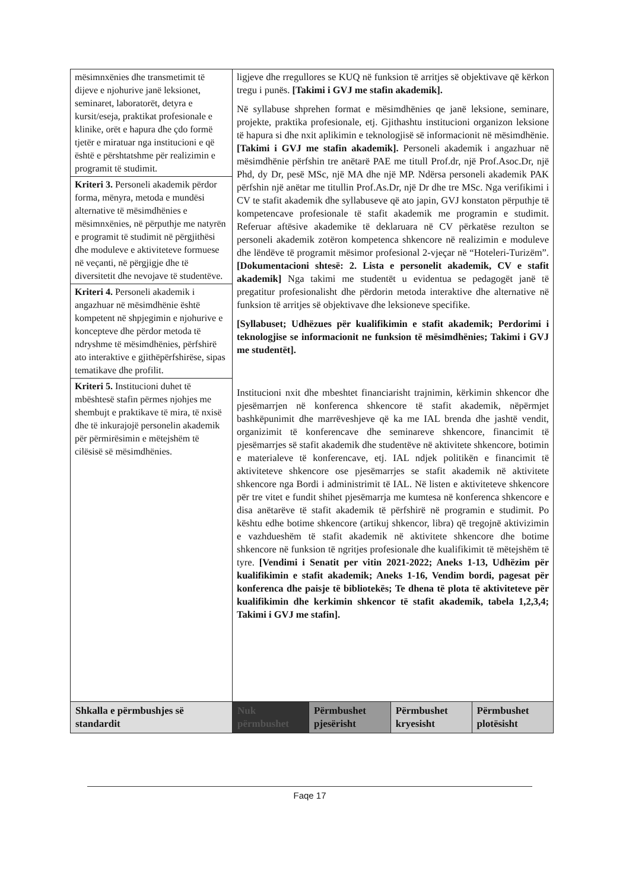| mësimnxënies dhe transmetimit të dijeve e njohurive janë leksionet, seminaret, laboratorët, detyra e kursit/eseja, praktikat profesionale e klinike, orët e hapura dhe çdo formë tjetër e miratuar nga institucioni e që është e përshtatshme për realizimin e programit të studimit. | ligjeve dhe rregullores se KUQ në funksion të arritjes së objektivave që kërkon tregu i punës. [Takimi i GVJ me stafin akademik]. Në syllabuse shprehen format e mësimdhënies qe janë leksione, seminare, projekte, praktika profesionale, etj. Gjithashtu institucioni organizon leksione të hapura si dhe nxit aplikimin e teknologjisë së informacionit në mësimdhënie. [Takimi i GVJ me stafin akademik]. Personeli akademik i angazhuar në mësimdhënie përfshin tre anëtarë PAE me titull Prof.dr, një Prof.Asoc.Dr, një Phd, dy Dr, pesë MSc, një MA dhe një MP. Ndërsa personeli akademik PAK përfshin një anëtar me titullin Prof.As.Dr, një Dr dhe tre MSc. Nga verifikimi i CV te stafit akademik dhe syllabuseve që ato japin, GVJ konstaton përputhje të kompetencave profesionale të stafit akademik me programin e studimit. Referuar aftësive akademike të deklaruara në CV përkatëse rezulton se personeli akademik zotëron kompetenca shkencore në realizimin e moduleve dhe lëndëve të programit mësimor profesional 2-vjeçar në “Hoteleri-Turizëm”. [Dokumentacioni shtesë: 2. Lista e personelit akademik, CV e stafit akademik] Nga takimi me studentët u evidentua se pedagogët janë të pregatitur profesionalisht dhe përdorin metoda interaktive dhe alternative në funksion të arritjes së objektivave dhe leksioneve specifike. [Syllabuset; Udhëzues për kualifikimin e stafit akademik; Perdorimi i teknologjise se informacionit ne funksion të mësimdhënies; Takimi i GVJ me studentët]. Institucioni nxit dhe mbeshtet financiarisht trajnimin, kërkimin shkencor dhe pjesëmarrjen në konferenca shkencore të stafit akademik, nëpërmjet bashkëpunimit dhe marrëveshjeve që ka me IAL brenda dhe jashtë vendit, organizimit të konferencave dhe seminareve shkencore, financimit të pjesëmarrjes së stafit akademik dhe studentëve në aktivitete shkencore, botimin e materialeve të konferencave, etj. IAL ndjek politikën e financimit të aktiviteteve shkencore ose pjesëmarrjes se stafit akademik në aktivitete shkencore nga Bordi i administrimit të IAL. Në listen e aktiviteteve shkencore për tre vitet e fundit shihet pjesëmarrja me kumtesa në konferenca shkencore e disa anëtarëve të stafit akademik të përfshirë në programin e studimit. Po kështu edhe botime shkencore (artikuj shkencor, libra) që tregojnë aktivizimin e vazhdueshëm të stafit akademik në aktivitete shkencore dhe botime shkencore në funksion të ngritjes profesionale dhe kualifikimit të mëtejshëm të tyre. [Vendimi i Senatit per vitin 2021-2022; Aneks 1-13, Udhëzim për kualifikimin e stafit akademik; Aneks 1-16, Vendim bordi, pagesat për konferenca dhe paisje të bibliotekës; Te dhena të plota të aktiviteteve për kualifikimin dhe kerkimin shkencor të stafit akademik, tabela 1,2,3,4; Takimi i GVJ me stafin]. | | | |
| Kriteri 3. Personeli akademik përdor forma, mënyra, metoda e mundësi alternative të mësimdhënies e mësimnxënies, në përputhje me natyrën e programit të studimit në përgjithësi dhe moduleve e aktiviteteve formuese në veçanti, në përgjigje dhe të diversitetit dhe nevojave të studentëve. | | | | |
| Kriteri 4. Personeli akademik i angazhuar në mësimdhënie është kompetent në shpjegimin e njohurive e koncepteve dhe përdor metoda të ndryshme të mësimdhënies, përfshirë ato interaktive e gjithëpërfshirëse, sipas tematikave dhe profilit. | | | | |
| Kriteri 5. Institucioni duhet të mbështesë stafin përmes njohjes me shembujt e praktikave të mira, të nxisë dhe të inkurajojë personelin akademik për përmirësimin e mëtejshëm të cilësisë së mësimdhënies. | | | | |
| Shkalla e përmbushjes së standardit | Nuk përmbushet | Përmbushet pjesërisht | Përmbushet kryesisht | Përmbushet plotësisht |
Faqe 17